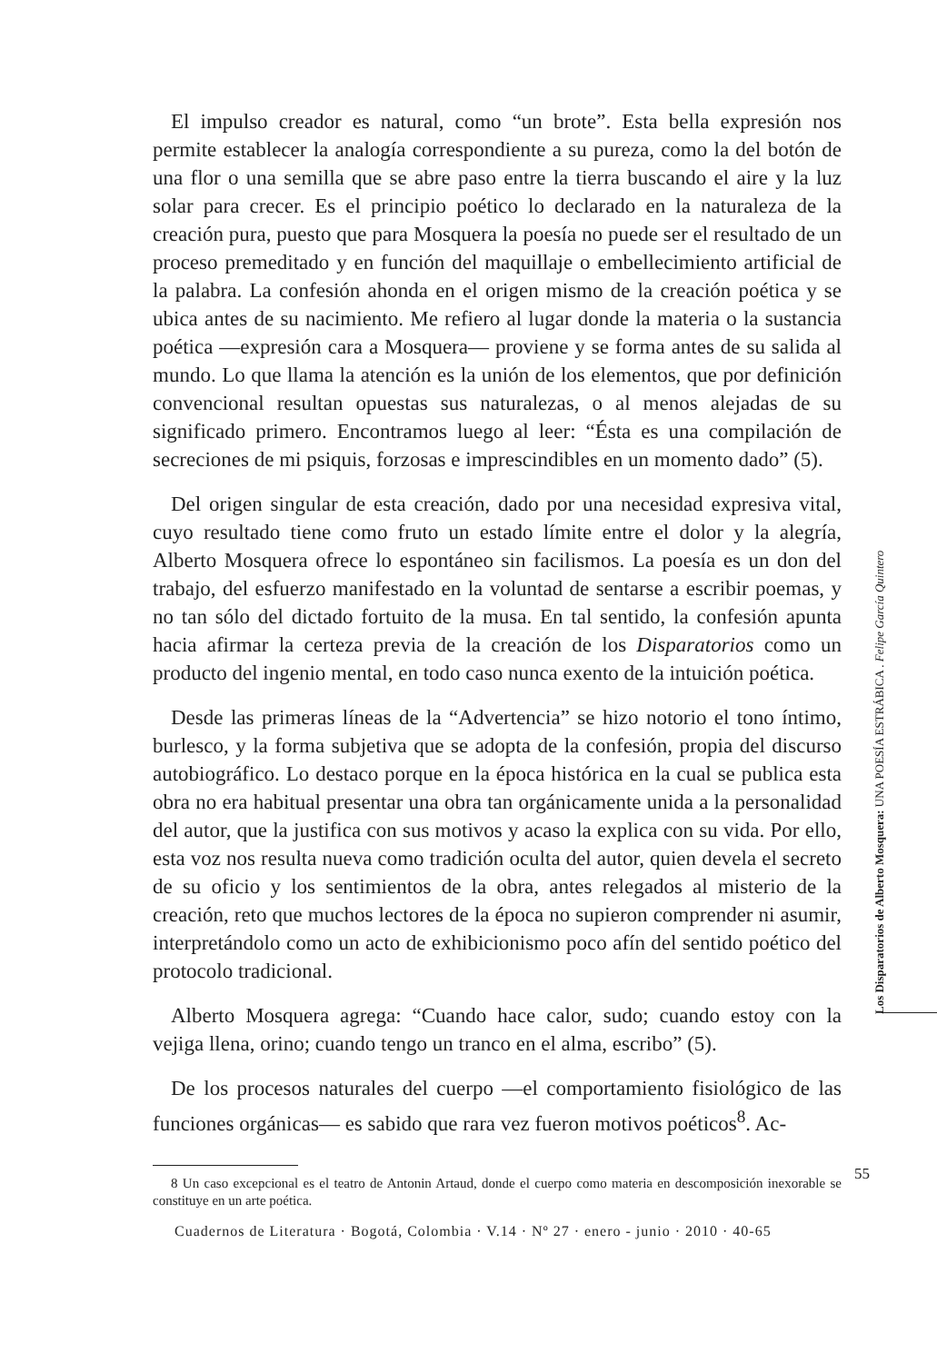El impulso creador es natural, como “un brote”. Esta bella expresión nos permite establecer la analogía correspondiente a su pureza, como la del botón de una flor o una semilla que se abre paso entre la tierra buscando el aire y la luz solar para crecer. Es el principio poético lo declarado en la naturaleza de la creación pura, puesto que para Mosquera la poesía no puede ser el resultado de un proceso premeditado y en función del maquillaje o embellecimiento artificial de la palabra. La confesión ahonda en el origen mismo de la creación poética y se ubica antes de su nacimiento. Me refiero al lugar donde la materia o la sustancia poética —expresión cara a Mosquera— proviene y se forma antes de su salida al mundo. Lo que llama la atención es la unión de los elementos, que por definición convencional resultan opuestas sus naturalezas, o al menos alejadas de su significado primero. Encontramos luego al leer: “Ésta es una compilación de secreciones de mi psiquis, forzosas e imprescindibles en un momento dado” (5).
Del origen singular de esta creación, dado por una necesidad expresiva vital, cuyo resultado tiene como fruto un estado límite entre el dolor y la alegría, Alberto Mosquera ofrece lo espontáneo sin facilismos. La poesía es un don del trabajo, del esfuerzo manifestado en la voluntad de sentarse a escribir poemas, y no tan sólo del dictado fortuito de la musa. En tal sentido, la confesión apunta hacia afirmar la certeza previa de la creación de los Disparatorios como un producto del ingenio mental, en todo caso nunca exento de la intuición poética.
Desde las primeras líneas de la “Advertencia” se hizo notorio el tono íntimo, burlesco, y la forma subjetiva que se adopta de la confesión, propia del discurso autobiográfico. Lo destaco porque en la época histórica en la cual se publica esta obra no era habitual presentar una obra tan orgánicamente unida a la personalidad del autor, que la justifica con sus motivos y acaso la explica con su vida. Por ello, esta voz nos resulta nueva como tradición oculta del autor, quien devela el secreto de su oficio y los sentimientos de la obra, antes relegados al misterio de la creación, reto que muchos lectores de la época no supieron comprender ni asumir, interpretándolo como un acto de exhibicionismo poco afín del sentido poético del protocolo tradicional.
Alberto Mosquera agrega: “Cuando hace calor, sudo; cuando estoy con la vejiga llena, orino; cuando tengo un tranco en el alma, escribo” (5).
De los procesos naturales del cuerpo —el comportamiento fisiológico de las funciones orgánicas— es sabido que rara vez fueron motivos poéticos<sup>8</sup>. Ac-
8 Un caso excepcional es el teatro de Antonin Artaud, donde el cuerpo como materia en descomposición inexorable se constituye en un arte poética.
Los Disparatorios de Alberto Mosquera: UNA POESÍA ESTRÁBICA . Felipe García Quintero
55
Cuadernos de Literatura · Bogotá, Colombia · V.14 · Nº 27 · enero - junio · 2010 · 40-65